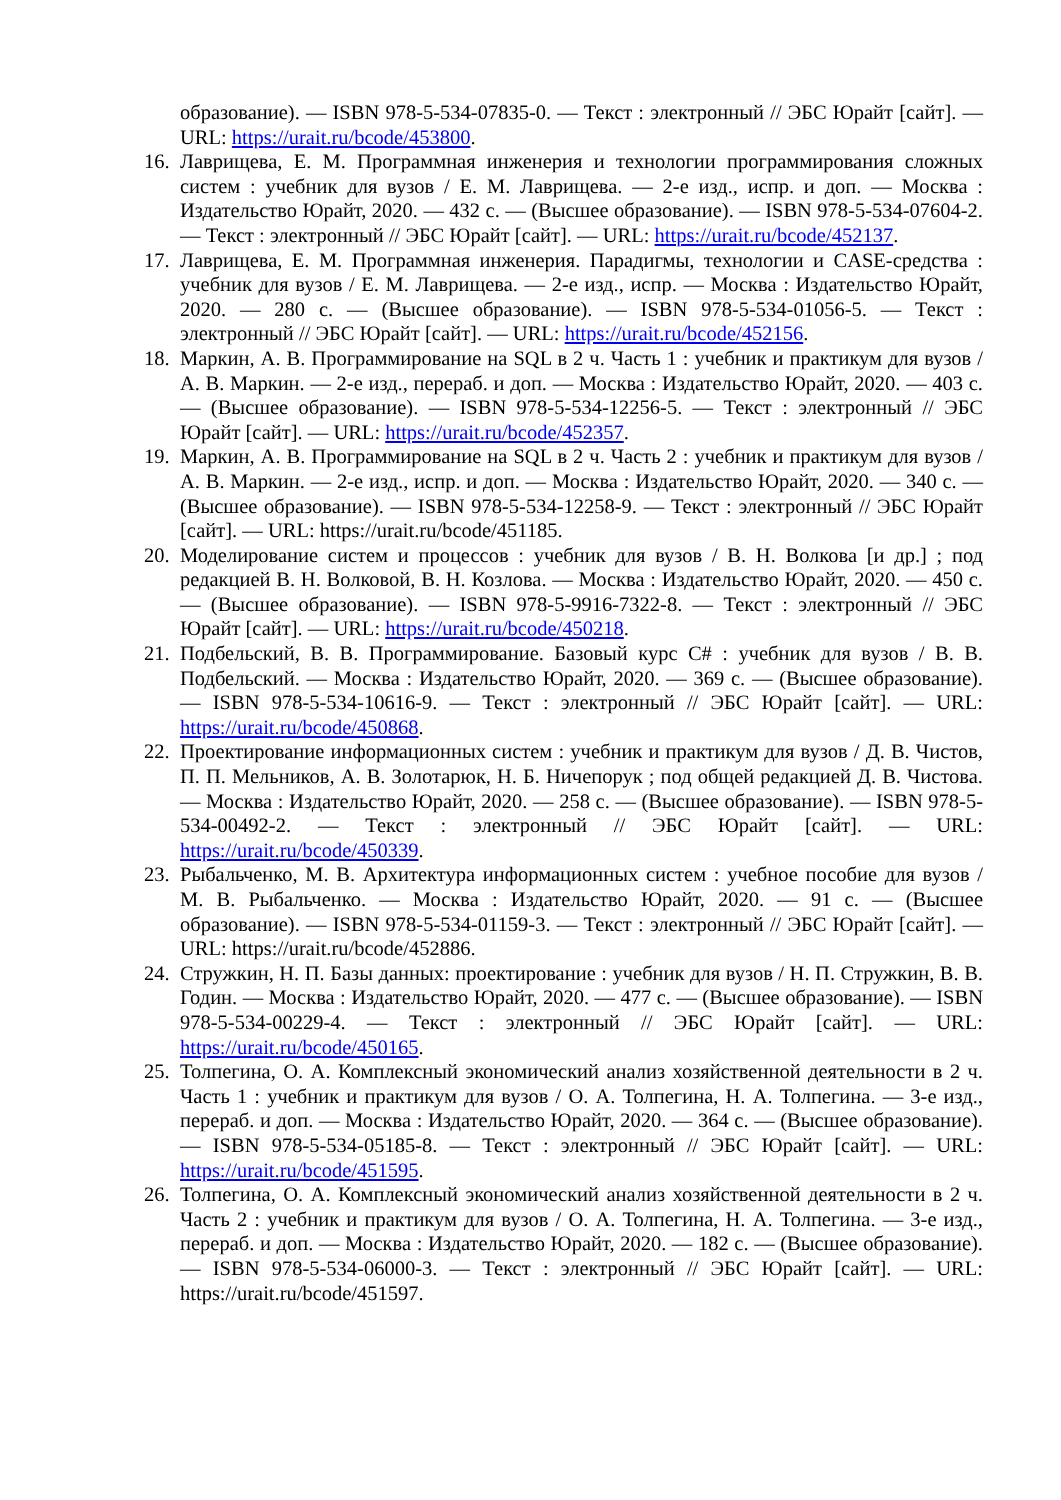образование). — ISBN 978-5-534-07835-0. — Текст : электронный // ЭБС Юрайт [сайт]. — URL: https://urait.ru/bcode/453800.
16. Лаврищева, Е. М. Программная инженерия и технологии программирования сложных систем : учебник для вузов / Е. М. Лаврищева. — 2-е изд., испр. и доп. — Москва : Издательство Юрайт, 2020. — 432 с. — (Высшее образование). — ISBN 978-5-534-07604-2. — Текст : электронный // ЭБС Юрайт [сайт]. — URL: https://urait.ru/bcode/452137.
17. Лаврищева, Е. М. Программная инженерия. Парадигмы, технологии и CASE-средства : учебник для вузов / Е. М. Лаврищева. — 2-е изд., испр. — Москва : Издательство Юрайт, 2020. — 280 с. — (Высшее образование). — ISBN 978-5-534-01056-5. — Текст : электронный // ЭБС Юрайт [сайт]. — URL: https://urait.ru/bcode/452156.
18. Маркин, А. В. Программирование на SQL в 2 ч. Часть 1 : учебник и практикум для вузов / А. В. Маркин. — 2-е изд., перераб. и доп. — Москва : Издательство Юрайт, 2020. — 403 с. — (Высшее образование). — ISBN 978-5-534-12256-5. — Текст : электронный // ЭБС Юрайт [сайт]. — URL: https://urait.ru/bcode/452357.
19. Маркин, А. В. Программирование на SQL в 2 ч. Часть 2 : учебник и практикум для вузов / А. В. Маркин. — 2-е изд., испр. и доп. — Москва : Издательство Юрайт, 2020. — 340 с. — (Высшее образование). — ISBN 978-5-534-12258-9. — Текст : электронный // ЭБС Юрайт [сайт]. — URL: https://urait.ru/bcode/451185.
20. Моделирование систем и процессов : учебник для вузов / В. Н. Волкова [и др.] ; под редакцией В. Н. Волковой, В. Н. Козлова. — Москва : Издательство Юрайт, 2020. — 450 с. — (Высшее образование). — ISBN 978-5-9916-7322-8. — Текст : электронный // ЭБС Юрайт [сайт]. — URL: https://urait.ru/bcode/450218.
21. Подбельский, В. В. Программирование. Базовый курс С# : учебник для вузов / В. В. Подбельский. — Москва : Издательство Юрайт, 2020. — 369 с. — (Высшее образование). — ISBN 978-5-534-10616-9. — Текст : электронный // ЭБС Юрайт [сайт]. — URL: https://urait.ru/bcode/450868.
22. Проектирование информационных систем : учебник и практикум для вузов / Д. В. Чистов, П. П. Мельников, А. В. Золотарюк, Н. Б. Ничепорук ; под общей редакцией Д. В. Чистова. — Москва : Издательство Юрайт, 2020. — 258 с. — (Высшее образование). — ISBN 978-5-534-00492-2. — Текст : электронный // ЭБС Юрайт [сайт]. — URL: https://urait.ru/bcode/450339.
23. Рыбальченко, М. В. Архитектура информационных систем : учебное пособие для вузов / М. В. Рыбальченко. — Москва : Издательство Юрайт, 2020. — 91 с. — (Высшее образование). — ISBN 978-5-534-01159-3. — Текст : электронный // ЭБС Юрайт [сайт]. — URL: https://urait.ru/bcode/452886.
24. Стружкин, Н. П. Базы данных: проектирование : учебник для вузов / Н. П. Стружкин, В. В. Годин. — Москва : Издательство Юрайт, 2020. — 477 с. — (Высшее образование). — ISBN 978-5-534-00229-4. — Текст : электронный // ЭБС Юрайт [сайт]. — URL: https://urait.ru/bcode/450165.
25. Толпегина, О. А. Комплексный экономический анализ хозяйственной деятельности в 2 ч. Часть 1 : учебник и практикум для вузов / О. А. Толпегина, Н. А. Толпегина. — 3-е изд., перераб. и доп. — Москва : Издательство Юрайт, 2020. — 364 с. — (Высшее образование). — ISBN 978-5-534-05185-8. — Текст : электронный // ЭБС Юрайт [сайт]. — URL: https://urait.ru/bcode/451595.
26. Толпегина, О. А. Комплексный экономический анализ хозяйственной деятельности в 2 ч. Часть 2 : учебник и практикум для вузов / О. А. Толпегина, Н. А. Толпегина. — 3-е изд., перераб. и доп. — Москва : Издательство Юрайт, 2020. — 182 с. — (Высшее образование). — ISBN 978-5-534-06000-3. — Текст : электронный // ЭБС Юрайт [сайт]. — URL: https://urait.ru/bcode/451597.